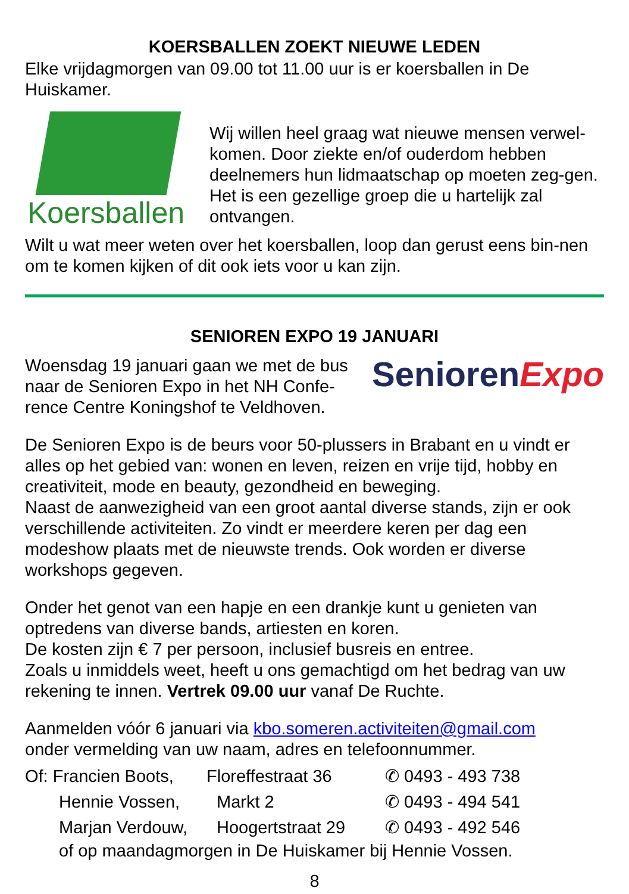KOERSBALLEN ZOEKT NIEUWE LEDEN
Elke vrijdagmorgen van 09.00 tot 11.00 uur is er koersballen in De Huiskamer.
Koersballen
Wij willen heel graag wat nieuwe mensen verwel-komen. Door ziekte en/of ouderdom hebben deelnemers hun lidmaatschap op moeten zeg-gen. Het is een gezellige groep die u hartelijk zal ontvangen.
Wilt u wat meer weten over het koersballen, loop dan gerust eens bin-nen om te komen kijken of dit ook iets voor u kan zijn.
SENIOREN EXPO 19 JANUARI
Woensdag 19 januari gaan we met de bus naar de Senioren Expo in het NH Confe-rence Centre Koningshof te Veldhoven.
SeniorenExpo
De Senioren Expo is de beurs voor 50-plussers in Brabant en u vindt er alles op het gebied van: wonen en leven, reizen en vrije tijd, hobby en creativiteit, mode en beauty, gezondheid en beweging.
Naast de aanwezigheid van een groot aantal diverse stands, zijn er ook verschillende activiteiten. Zo vindt er meerdere keren per dag een modeshow plaats met de nieuwste trends. Ook worden er diverse workshops gegeven.
Onder het genot van een hapje en een drankje kunt u genieten van optredens van diverse bands, artiesten en koren.
De kosten zijn € 7 per persoon, inclusief busreis en entree.
Zoals u inmiddels weet, heeft u ons gemachtigd om het bedrag van uw rekening te innen. Vertrek 09.00 uur vanaf De Ruchte.
Aanmelden vóór 6 januari via kbo.someren.activiteiten@gmail.com
onder vermelding van uw naam, adres en telefoonnummer.
Of: Francien Boots,
Floreffestraat 36 ✆ 0493 - 493 738
Hennie Vossen, Markt 2 ✆ 0493 - 494 541
Marjan Verdouw, Hoogertstraat 29 ✆ 0493 - 492 546
of op maandagmorgen in De Huiskamer bij Hennie Vossen.
8